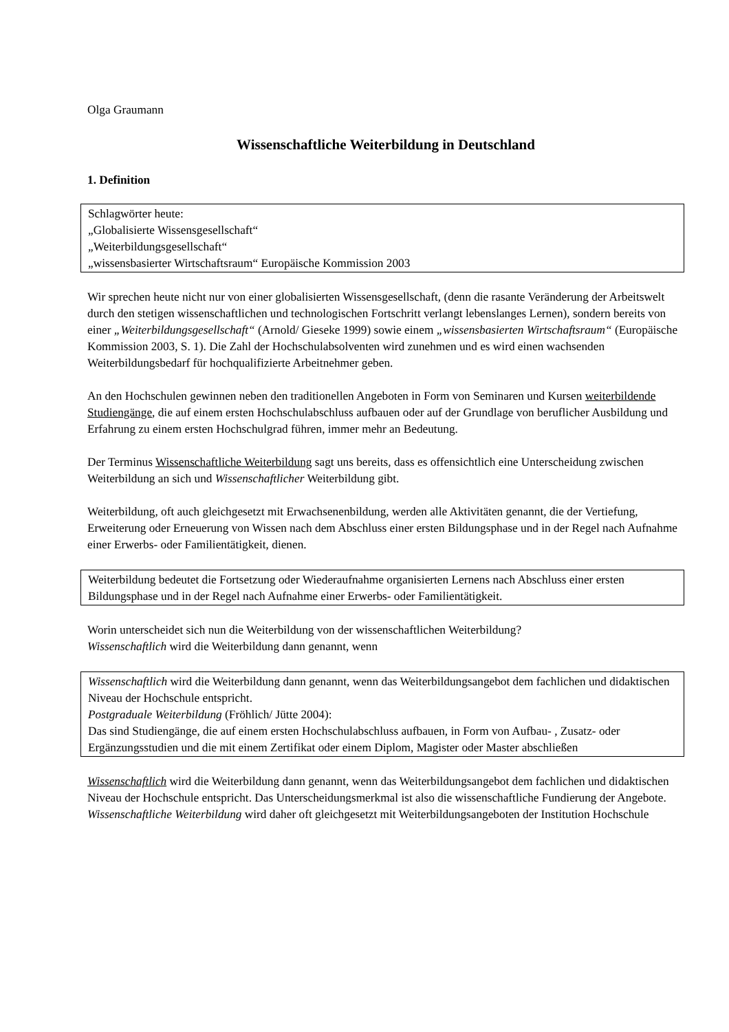Olga Graumann
Wissenschaftliche Weiterbildung in Deutschland
1. Definition
Schlagwörter heute:
„Globalisierte Wissensgesellschaft“
„Weiterbildungsgesellschaft“
„wissensbasierter Wirtschaftsraum“ Europäische Kommission 2003
Wir sprechen heute nicht nur von einer globalisierten Wissensgesellschaft, (denn die rasante Veränderung der Arbeitswelt durch den stetigen wissenschaftlichen und technologischen Fortschritt verlangt lebenslanges Lernen), sondern bereits von einer „Weiterbildungsgesellschaft“ (Arnold/ Gieseke 1999) sowie einem „wissensbasierten Wirtschaftsraum“ (Europäische Kommission 2003, S. 1). Die Zahl der Hochschulabsolventen wird zunehmen und es wird einen wachsenden Weiterbildungsbedarf für hochqualifizierte Arbeitnehmer geben.
An den Hochschulen gewinnen neben den traditionellen Angeboten in Form von Seminaren und Kursen weiterbildende Studiengänge, die auf einem ersten Hochschulabschluss aufbauen oder auf der Grundlage von beruflicher Ausbildung und Erfahrung zu einem ersten Hochschulgrad führen, immer mehr an Bedeutung.
Der Terminus Wissenschaftliche Weiterbildung sagt uns bereits, dass es offensichtlich eine Unterscheidung zwischen Weiterbildung an sich und Wissenschaftlicher Weiterbildung gibt.
Weiterbildung, oft auch gleichgesetzt mit Erwachsenenbildung, werden alle Aktivitäten genannt, die der Vertiefung, Erweiterung oder Erneuerung von Wissen nach dem Abschluss einer ersten Bildungsphase und in der Regel nach Aufnahme einer Erwerbs- oder Familientätigkeit, dienen.
Weiterbildung bedeutet die Fortsetzung oder Wiederaufnahme organisierten Lernens nach Abschluss einer ersten Bildungsphase und in der Regel nach Aufnahme einer Erwerbs- oder Familientätigkeit.
Worin unterscheidet sich nun die Weiterbildung von der wissenschaftlichen Weiterbildung?
Wissenschaftlich wird die Weiterbildung dann genannt, wenn
Wissenschaftlich wird die Weiterbildung dann genannt, wenn das Weiterbildungsangebot dem fachlichen und didaktischen Niveau der Hochschule entspricht.
Postgraduale Weiterbildung (Fröhlich/ Jütte 2004):
Das sind Studiengänge, die auf einem ersten Hochschulabschluss aufbauen, in Form von Aufbau- , Zusatz- oder Ergänzungsstudien und die mit einem Zertifikat oder einem Diplom, Magister oder Master abschließen
Wissenschaftlich wird die Weiterbildung dann genannt, wenn das Weiterbildungsangebot dem fachlichen und didaktischen Niveau der Hochschule entspricht. Das Unterscheidungsmerkmal ist also die wissenschaftliche Fundierung der Angebote. Wissenschaftliche Weiterbildung wird daher oft gleichgesetzt mit Weiterbildungsangeboten der Institution Hochschule